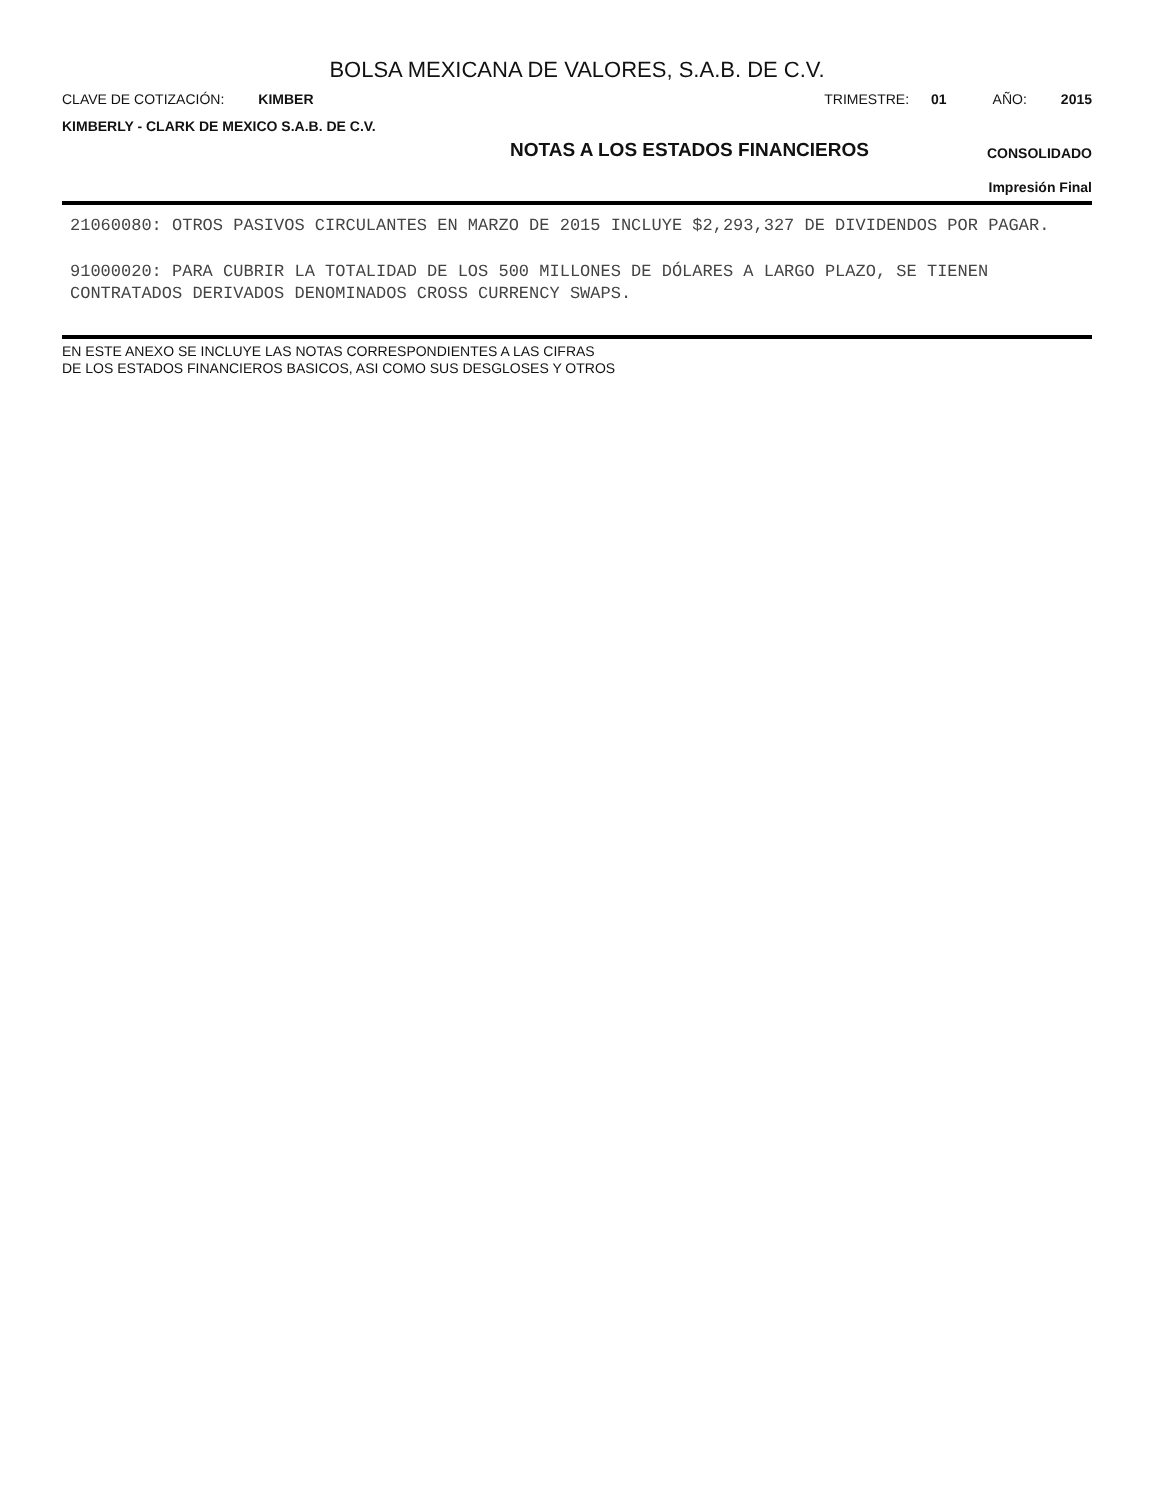BOLSA MEXICANA DE VALORES, S.A.B. DE C.V.
CLAVE DE COTIZACIÓN: KIMBER TRIMESTRE: 01 AÑO: 2015
KIMBERLY - CLARK DE MEXICO S.A.B. DE C.V.
NOTAS A LOS ESTADOS FINANCIEROS
CONSOLIDADO
Impresión Final
21060080: OTROS PASIVOS CIRCULANTES EN MARZO DE 2015 INCLUYE $2,293,327 DE DIVIDENDOS POR PAGAR.
91000020: PARA CUBRIR LA TOTALIDAD DE LOS 500 MILLONES DE DÓLARES A LARGO PLAZO, SE TIENEN CONTRATADOS DERIVADOS DENOMINADOS CROSS CURRENCY SWAPS.
EN ESTE ANEXO SE INCLUYE LAS NOTAS CORRESPONDIENTES A LAS CIFRAS
DE LOS ESTADOS FINANCIEROS BASICOS, ASI COMO SUS DESGLOSES Y OTROS